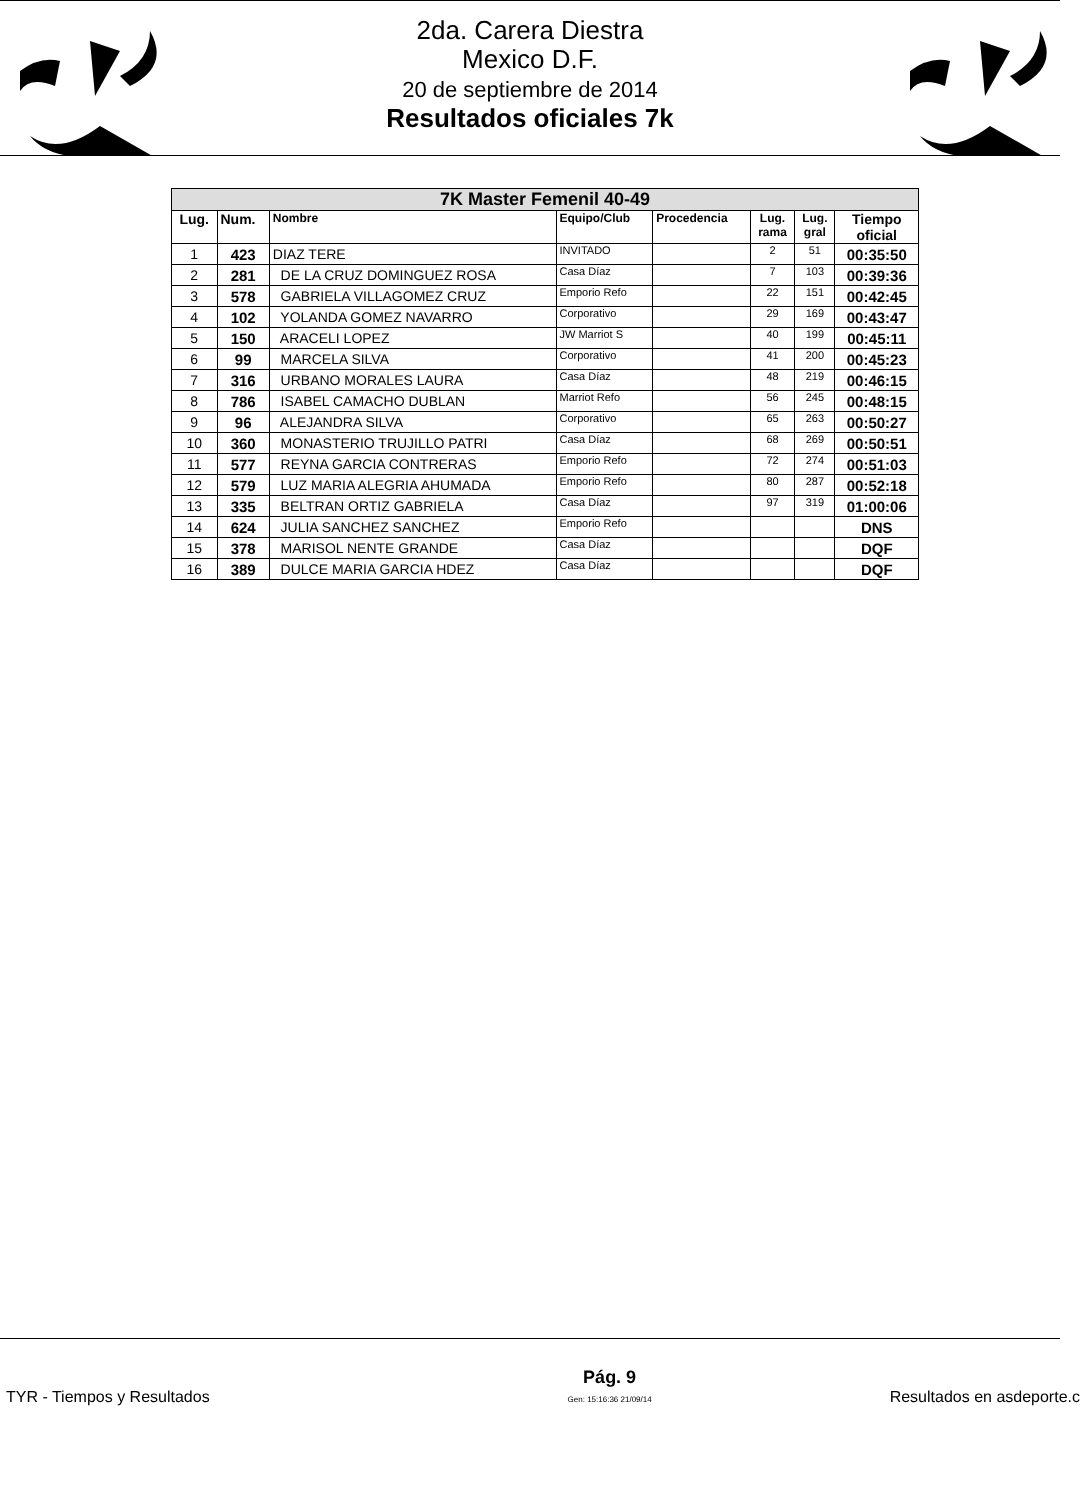2da. Carera Diestra
Mexico D.F.
20 de septiembre de 2014
Resultados oficiales 7k
| 7K Master Femenil 40-49 | | | | | | | |
| Lug. | Num. | Nombre | Equipo/Club | Procedencia | Lug. rama | Lug. gral | Tiempo oficial |
| 1 | 423 | DIAZ TERE | INVITADO | | 2 | 51 | 00:35:50 |
| 2 | 281 | DE LA CRUZ DOMINGUEZ ROSA | Casa Díaz | | 7 | 103 | 00:39:36 |
| 3 | 578 | GABRIELA VILLAGOMEZ CRUZ | Emporio Refo | | 22 | 151 | 00:42:45 |
| 4 | 102 | YOLANDA GOMEZ NAVARRO | Corporativo | | 29 | 169 | 00:43:47 |
| 5 | 150 | ARACELI LOPEZ | JW Marriot S | | 40 | 199 | 00:45:11 |
| 6 | 99 | MARCELA SILVA | Corporativo | | 41 | 200 | 00:45:23 |
| 7 | 316 | URBANO MORALES LAURA | Casa Díaz | | 48 | 219 | 00:46:15 |
| 8 | 786 | ISABEL CAMACHO DUBLAN | Marriot Refo | | 56 | 245 | 00:48:15 |
| 9 | 96 | ALEJANDRA SILVA | Corporativo | | 65 | 263 | 00:50:27 |
| 10 | 360 | MONASTERIO TRUJILLO PATRI | Casa Díaz | | 68 | 269 | 00:50:51 |
| 11 | 577 | REYNA GARCIA CONTRERAS | Emporio Refo | | 72 | 274 | 00:51:03 |
| 12 | 579 | LUZ MARIA ALEGRIA AHUMADA | Emporio Refo | | 80 | 287 | 00:52:18 |
| 13 | 335 | BELTRAN ORTIZ GABRIELA | Casa Díaz | | 97 | 319 | 01:00:06 |
| 14 | 624 | JULIA SANCHEZ SANCHEZ | Emporio Refo | | | | DNS |
| 15 | 378 | MARISOL NENTE GRANDE | Casa Díaz | | | | DQF |
| 16 | 389 | DULCE MARIA GARCIA HDEZ | Casa Díaz | | | | DQF |
TYR - Tiempos y Resultados Pág. 9
Gen: 15:16:36 21/09/14 Resultados en asdeporte.c